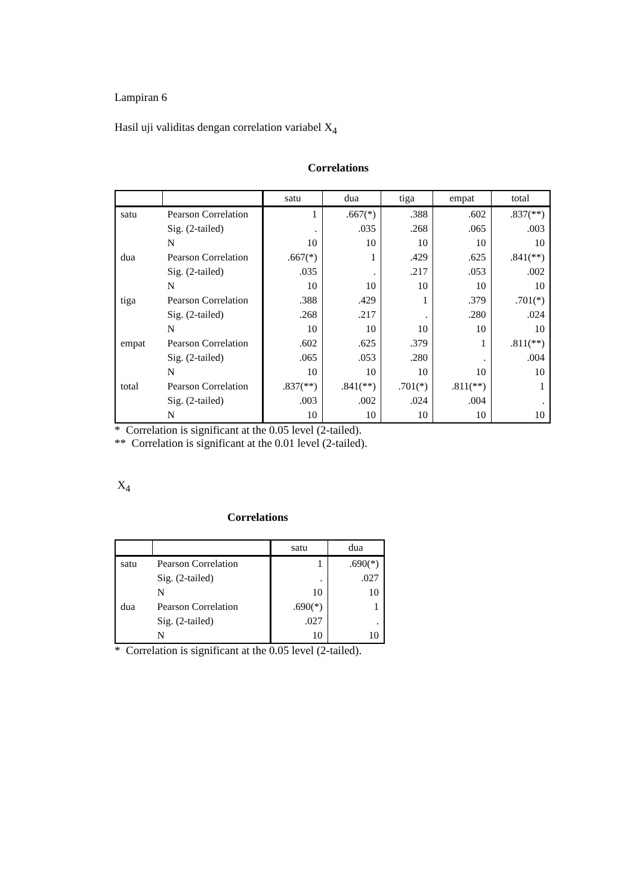Lampiran 6
Hasil uji validitas dengan correlation variabel X<sub>4</sub>
Correlations
| | | satu | dua | tiga | empat | total |
| --- | --- | --- | --- | --- | --- | --- |
| satu | Pearson Correlation | 1 | .667(*) | .388 | .602 | .837(**) |
| | Sig. (2-tailed) | . | .035 | .268 | .065 | .003 |
| | N | 10 | 10 | 10 | 10 | 10 |
| dua | Pearson Correlation | .667(*) | 1 | .429 | .625 | .841(**) |
| | Sig. (2-tailed) | .035 | . | .217 | .053 | .002 |
| | N | 10 | 10 | 10 | 10 | 10 |
| tiga | Pearson Correlation | .388 | .429 | 1 | .379 | .701(*) |
| | Sig. (2-tailed) | .268 | .217 | . | .280 | .024 |
| | N | 10 | 10 | 10 | 10 | 10 |
| empat | Pearson Correlation | .602 | .625 | .379 | 1 | .811(**) |
| | Sig. (2-tailed) | .065 | .053 | .280 | . | .004 |
| | N | 10 | 10 | 10 | 10 | 10 |
| total | Pearson Correlation | .837(**) | .841(**) | .701(*) | .811(**) | 1 |
| | Sig. (2-tailed) | .003 | .002 | .024 | .004 | . |
| | N | 10 | 10 | 10 | 10 | 10 |
* Correlation is significant at the 0.05 level (2-tailed).
** Correlation is significant at the 0.01 level (2-tailed).
X<sub>4</sub>
Correlations
| | | satu | dua |
| --- | --- | --- | --- |
| satu | Pearson Correlation | 1 | .690(*) |
| | Sig. (2-tailed) | . | .027 |
| | N | 10 | 10 |
| dua | Pearson Correlation | .690(*) | 1 |
| | Sig. (2-tailed) | .027 | . |
| | N | 10 | 10 |
* Correlation is significant at the 0.05 level (2-tailed).